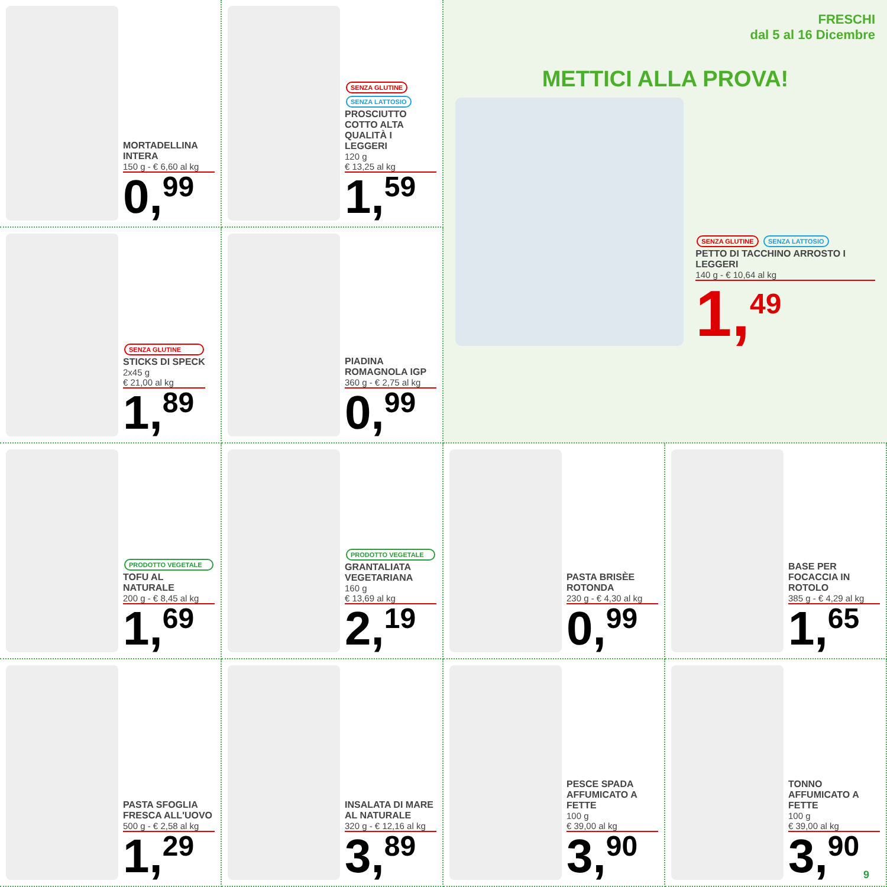MORTADELLINA INTERA
150 g - € 6,60 al kg
0,<sup>99</sup>
SENZA GLUTINE SENZA LATTOSIO
PROSCIUTTO COTTO ALTA QUALITÀ I LEGGERI
120 g
€ 13,25 al kg
1,<sup>59</sup>
FRESCHI
dal 5 al 16 Dicembre
METTICI ALLA PROVA!
SENZA GLUTINE SENZA LATTOSIO
PETTO DI TACCHINO ARROSTO I LEGGERI
140 g - € 10,64 al kg
1,<sup>49</sup>
SENZA GLUTINE
STICKS DI SPECK
2x45 g
€ 21,00 al kg
1,<sup>89</sup>
PIADINA ROMAGNOLA IGP
360 g - € 2,75 al kg
0,<sup>99</sup>
PRODOTTO VEGETALE
TOFU AL NATURALE
200 g - € 8,45 al kg
1,<sup>69</sup>
PRODOTTO VEGETALE
GRANTALIATA VEGETARIANA
160 g
€ 13,69 al kg
2,<sup>19</sup>
PASTA BRISÈE ROTONDA
230 g - € 4,30 al kg
0,<sup>99</sup>
BASE PER FOCACCIA IN ROTOLO
385 g - € 4,29 al kg
1,<sup>65</sup>
PASTA SFOGLIA FRESCA ALL'UOVO
500 g - € 2,58 al kg
1,<sup>29</sup>
INSALATA DI MARE AL NATURALE
320 g - € 12,16 al kg
3,<sup>89</sup>
PESCE SPADA AFFUMICATO A FETTE
100 g
€ 39,00 al kg
3,<sup>90</sup>
TONNO AFFUMICATO A FETTE
100 g
€ 39,00 al kg
3,<sup>90</sup>
9